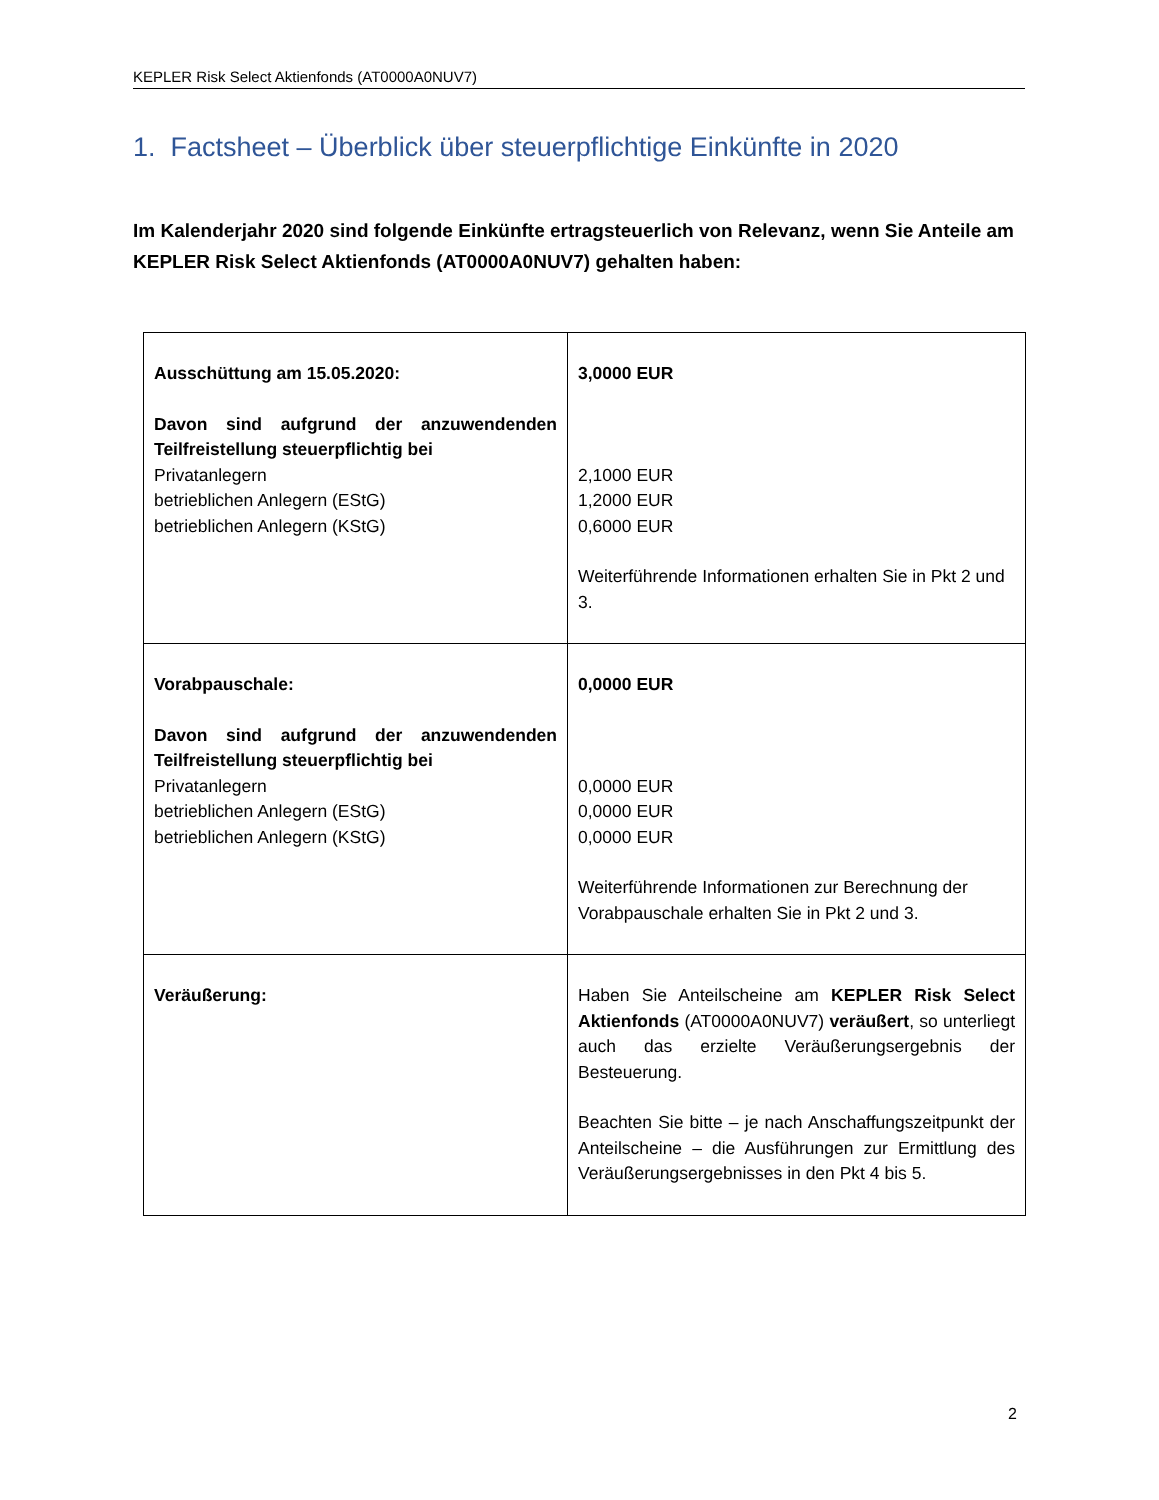KEPLER Risk Select Aktienfonds (AT0000A0NUV7)
1. Factsheet – Überblick über steuerpflichtige Einkünfte in 2020
Im Kalenderjahr 2020 sind folgende Einkünfte ertragsteuerlich von Relevanz, wenn Sie Anteile am KEPLER Risk Select Aktienfonds (AT0000A0NUV7) gehalten haben:
| Ausschüttung am 15.05.2020: Davon sind aufgrund der anzuwendenden Teilfreistellung steuerpflichtig bei Privatanlegern betrieblichen Anlegern (EStG) betrieblichen Anlegern (KStG) | 3,0000 EUR 2,1000 EUR 1,2000 EUR 0,6000 EUR Weiterführende Informationen erhalten Sie in Pkt 2 und 3. |
| Vorabpauschale: Davon sind aufgrund der anzuwendenden Teilfreistellung steuerpflichtig bei Privatanlegern betrieblichen Anlegern (EStG) betrieblichen Anlegern (KStG) | 0,0000 EUR 0,0000 EUR 0,0000 EUR 0,0000 EUR Weiterführende Informationen zur Berechnung der Vorabpauschale erhalten Sie in Pkt 2 und 3. |
| Veräußerung: | Haben Sie Anteilscheine am KEPLER Risk Select Aktienfonds (AT0000A0NUV7) veräußert , so unterliegt auch das erzielte Veräußerungsergebnis der Besteuerung. Beachten Sie bitte – je nach Anschaffungszeitpunkt der Anteilscheine – die Ausführungen zur Ermittlung des Veräußerungsergebnisses in den Pkt 4 bis 5. |
2